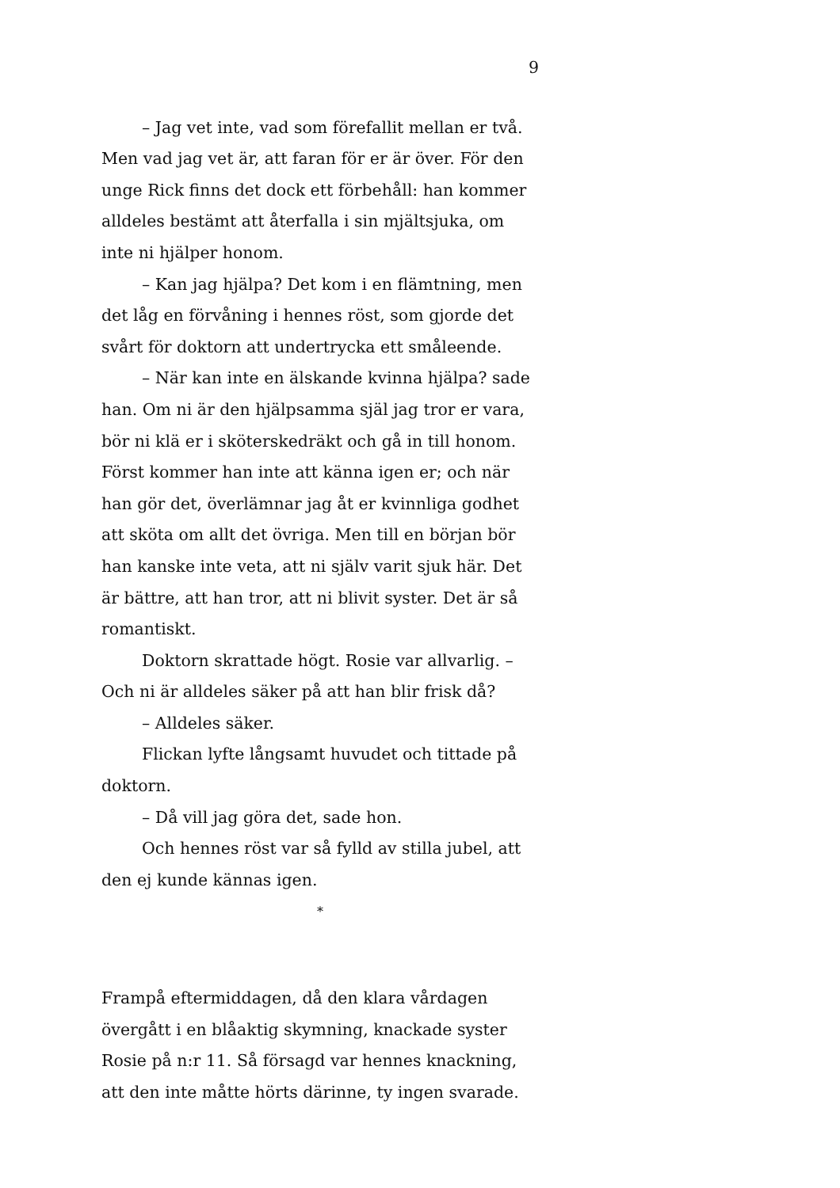9
– Jag vet inte, vad som förefallit mellan er två. Men vad jag vet är, att faran för er är över. För den unge Rick finns det dock ett förbehåll: han kommer alldeles bestämt att återfalla i sin mjältsjuka, om inte ni hjälper honom.
– Kan jag hjälpa? Det kom i en flämtning, men det låg en förvåning i hennes röst, som gjorde det svårt för doktorn att undertrycka ett småleende.
– När kan inte en älskande kvinna hjälpa? sade han. Om ni är den hjälpsamma själ jag tror er vara, bör ni klä er i sköterskedräkt och gå in till honom. Först kommer han inte att känna igen er; och när han gör det, överlämnar jag åt er kvinnliga godhet att sköta om allt det övriga. Men till en början bör han kanske inte veta, att ni själv varit sjuk här. Det är bättre, att han tror, att ni blivit syster. Det är så romantiskt.
Doktorn skrattade högt. Rosie var allvarlig. – Och ni är alldeles säker på att han blir frisk då?
– Alldeles säker.
Flickan lyfte långsamt huvudet och tittade på doktorn.
– Då vill jag göra det, sade hon.
Och hennes röst var så fylld av stilla jubel, att den ej kunde kännas igen.
*
Frampå eftermiddagen, då den klara vårdagen övergått i en blåaktig skymning, knackade syster Rosie på n:r 11. Så försagd var hennes knackning, att den inte måtte hörts därinne, ty ingen svarade.